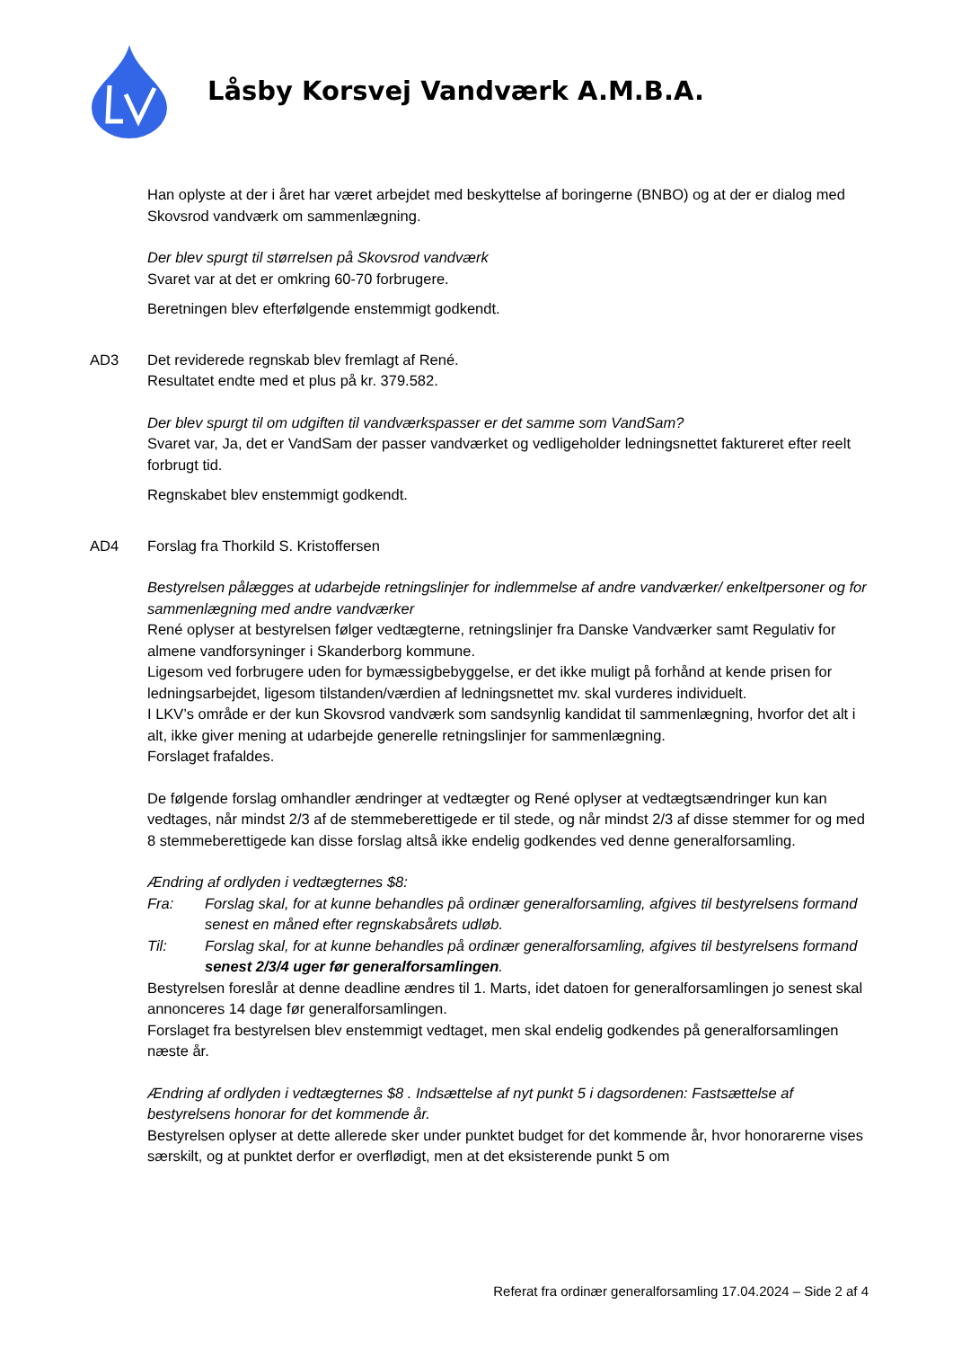Låsby Korsvej Vandværk A.M.B.A.
Han oplyste at der i året har været arbejdet med beskyttelse af boringerne (BNBO) og at der er dialog med Skovsrod vandværk om sammenlægning.
Der blev spurgt til størrelsen på Skovsrod vandværk
Svaret var at det er omkring 60-70 forbrugere.
Beretningen blev efterfølgende enstemmigt godkendt.
AD3 Det reviderede regnskab blev fremlagt af René.
Resultatet endte med et plus på kr. 379.582.
Der blev spurgt til om udgiften til vandværkspasser er det samme som VandSam?
Svaret var, Ja, det er VandSam der passer vandværket og vedligeholder ledningsnettet faktureret efter reelt forbrugt tid.
Regnskabet blev enstemmigt godkendt.
AD4 Forslag fra Thorkild S. Kristoffersen
Bestyrelsen pålægges at udarbejde retningslinjer for indlemmelse af andre vandværker/ enkeltpersoner og for sammenlægning med andre vandværker
René oplyser at bestyrelsen følger vedtægterne, retningslinjer fra Danske Vandværker samt Regulativ for almene vandforsyninger i Skanderborg kommune.
Ligesom ved forbrugere uden for bymæssigbebyggelse, er det ikke muligt på forhånd at kende prisen for ledningsarbejdet, ligesom tilstanden/værdien af ledningsnettet mv. skal vurderes individuelt.
I LKV’s område er der kun Skovsrod vandværk som sandsynlig kandidat til sammenlægning, hvorfor det alt i alt, ikke giver mening at udarbejde generelle retningslinjer for sammenlægning.
Forslaget frafaldes.
De følgende forslag omhandler ændringer at vedtægter og René oplyser at vedtægtsændringer kun kan vedtages, når mindst 2/3 af de stemmeberettigede er til stede, og når mindst 2/3 af disse stemmer for og med 8 stemmeberettigede kan disse forslag altså ikke endelig godkendes ved denne generalforsamling.
Ændring af ordlyden i vedtægternes $8:
Fra: Forslag skal, for at kunne behandles på ordinær generalforsamling, afgives til bestyrelsens formand senest en måned efter regnskabsårets udløb.
Til: Forslag skal, for at kunne behandles på ordinær generalforsamling, afgives til bestyrelsens formand senest 2/3/4 uger før generalforsamlingen.
Bestyrelsen foreslår at denne deadline ændres til 1. Marts, idet datoen for generalforsamlingen jo senest skal annonceres 14 dage før generalforsamlingen.
Forslaget fra bestyrelsen blev enstemmigt vedtaget, men skal endelig godkendes på generalforsamlingen næste år.
Ændring af ordlyden i vedtægternes $8 . Indsættelse af nyt punkt 5 i dagsordenen: Fastsættelse af bestyrelsens honorar for det kommende år.
Bestyrelsen oplyser at dette allerede sker under punktet budget for det kommende år, hvor honorarerne vises særskilt, og at punktet derfor er overflødigt, men at det eksisterende punkt 5 om
Referat fra ordinær generalforsamling 17.04.2024 – Side 2 af 4